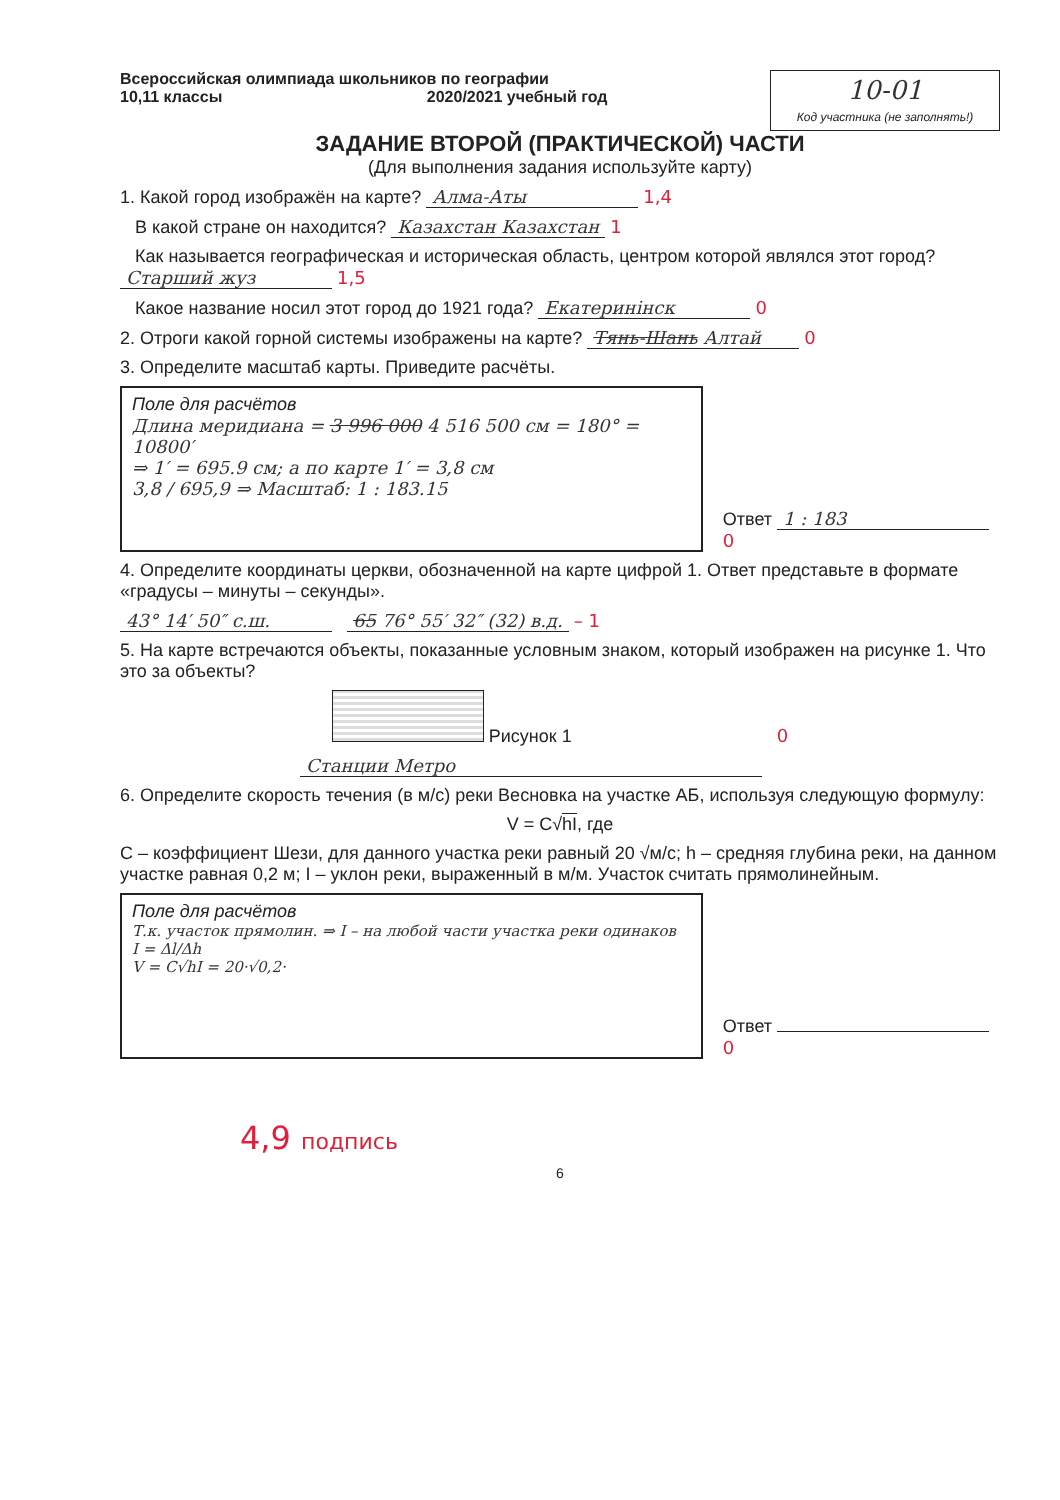Всероссийская олимпиада школьников по географии
10,11 классы 2020/2021 учебный год
10-01
Код участника (не заполнять!)
ЗАДАНИЕ ВТОРОЙ (ПРАКТИЧЕСКОЙ) ЧАСТИ
(Для выполнения задания используйте карту)
1. Какой город изображён на карте? Алма-Аты 1,4
В какой стране он находится? Казахстан Казахстан 1
Как называется географическая и историческая область, центром которой являлся этот город? Старший жуз 1,5
Какое название носил этот город до 1921 года? Екатеринінск 0
2. Отроги какой горной системы изображены на карте? Тянь-Шань Алтай 0
3. Определите масштаб карты. Приведите расчёты.
Поле для расчётов
Длина меридиана = 3 996 000 4 516 500 см = 180° = 10800′
⇒ 1′ = 695.9 см; а по карте 1′ = 3,8 см
3,8 / 695,9 ⇒ Масштаб: 1 : 183.15
Ответ 1 : 183 0
4. Определите координаты церкви, обозначенной на карте цифрой 1. Ответ представьте в формате «градусы – минуты – секунды».
43° 14′ 50″ с.ш. 65 76° 55′ 32″ (32) в.д. – 1
5. На карте встречаются объекты, показанные условным знаком, который изображен на рисунке 1. Что это за объекты?
Рисунок 1 0
Станции Метро
6. Определите скорость течения (в м/с) реки Весновка на участке АБ, используя следующую формулу:
V = C√hI, где
C – коэффициент Шези, для данного участка реки равный 20 √м/с; h – средняя глубина реки, на данном участке равная 0,2 м; I – уклон реки, выраженный в м/м. Участок считать прямолинейным.
Поле для расчётов
Т.к. участок прямолин. ⇒ I – на любой части участка реки одинаков
I = Δl/Δh
V = C√hI = 20·√0,2·
Ответ 0
4,9 подпись
6